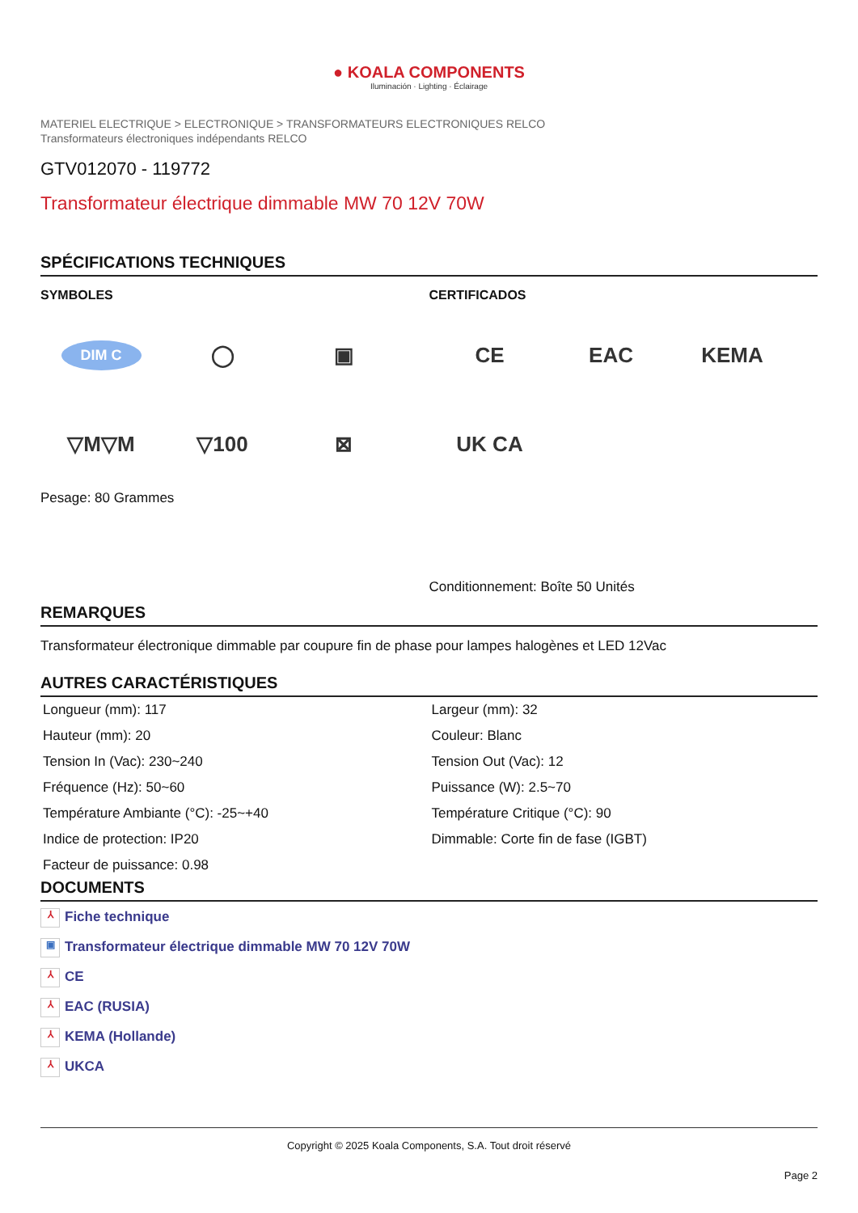● KOALA COMPONENTS
Iluminación · Lighting · Éclairage
MATERIEL ELECTRIQUE > ELECTRONIQUE > TRANSFORMATEURS ELECTRONIQUES RELCO
Transformateurs électroniques indépendants RELCO
GTV012070 - 119772
Transformateur électrique dimmable MW 70 12V 70W
SPÉCIFICATIONS TECHNIQUES
SYMBOLES
DIM C
◯
▣
▽M▽M
▽100
⊠
Pesage: 80 Grammes
CERTIFICADOS
CE
EAC
KEMA
UK CA
Conditionnement: Boîte 50 Unités
REMARQUES
Transformateur électronique dimmable par coupure fin de phase pour lampes halogènes et LED 12Vac
AUTRES CARACTÉRISTIQUES
| Longueur (mm): 117 | Largeur (mm): 32 |
| Hauteur (mm): 20 | Couleur: Blanc |
| Tension In (Vac): 230~240 | Tension Out (Vac): 12 |
| Fréquence (Hz): 50~60 | Puissance (W): 2.5~70 |
| Température Ambiante (°C): -25~+40 | Température Critique (°C): 90 |
| Indice de protection: IP20 | Dimmable: Corte fin de fase (IGBT) |
| Facteur de puissance: 0.98 | |
DOCUMENTS
⅄ Fiche technique
▣ Transformateur électrique dimmable MW 70 12V 70W
⅄ CE
⅄ EAC (RUSIA)
⅄ KEMA (Hollande)
⅄ UKCA
Copyright © 2025 Koala Components, S.A. Tout droit réservé
Page 2